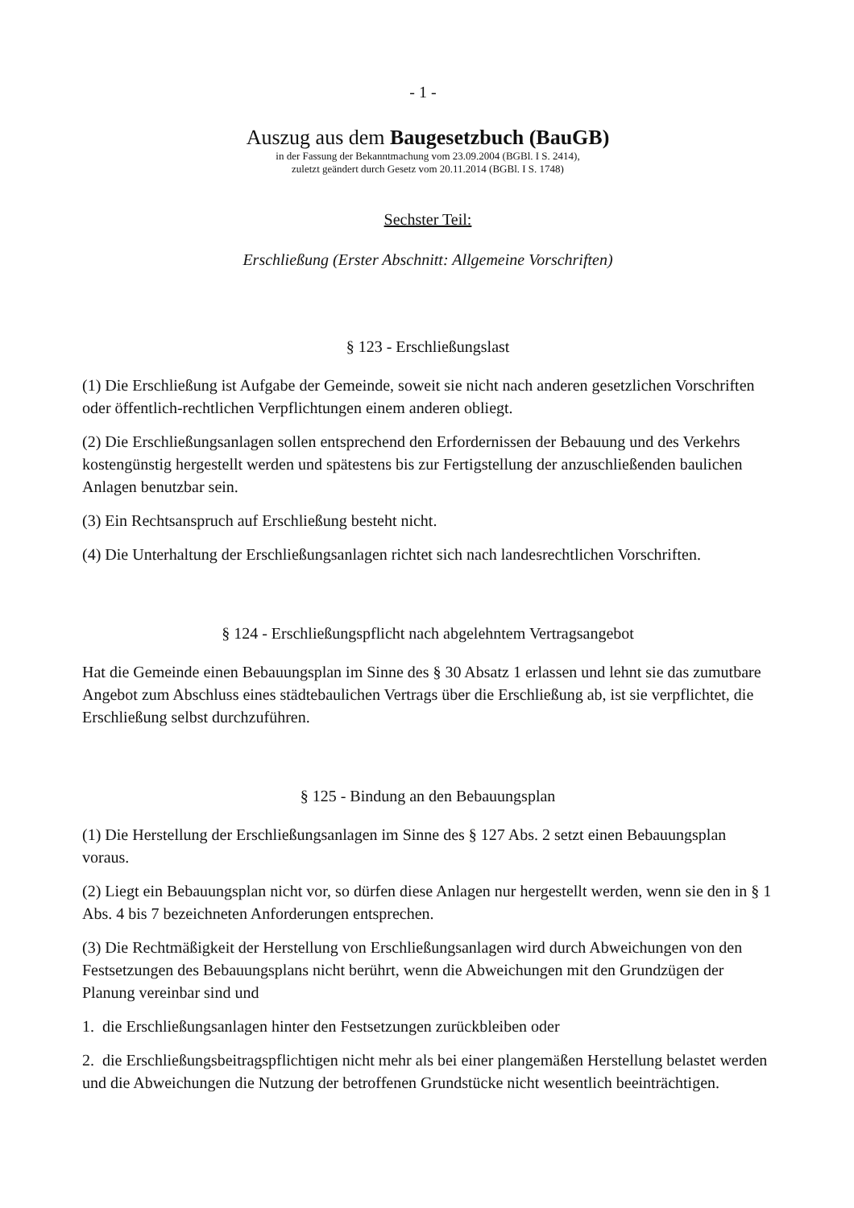- 1 -
Auszug aus dem Baugesetzbuch (BauGB)
in der Fassung der Bekanntmachung vom 23.09.2004 (BGBl. I S. 2414),
zuletzt geändert durch Gesetz vom 20.11.2014 (BGBl. I S. 1748)
Sechster Teil:
Erschließung (Erster Abschnitt: Allgemeine Vorschriften)
§ 123 - Erschließungslast
(1) Die Erschließung ist Aufgabe der Gemeinde, soweit sie nicht nach anderen gesetzlichen Vorschriften oder öffentlich-rechtlichen Verpflichtungen einem anderen obliegt.
(2) Die Erschließungsanlagen sollen entsprechend den Erfordernissen der Bebauung und des Verkehrs kostengünstig hergestellt werden und spätestens bis zur Fertigstellung der anzuschließenden baulichen Anlagen benutzbar sein.
(3) Ein Rechtsanspruch auf Erschließung besteht nicht.
(4) Die Unterhaltung der Erschließungsanlagen richtet sich nach landesrechtlichen Vorschriften.
§ 124 - Erschließungspflicht nach abgelehntem Vertragsangebot
Hat die Gemeinde einen Bebauungsplan im Sinne des § 30 Absatz 1 erlassen und lehnt sie das zumutbare Angebot zum Abschluss eines städtebaulichen Vertrags über die Erschließung ab, ist sie verpflichtet, die Erschließung selbst durchzuführen.
§ 125 - Bindung an den Bebauungsplan
(1) Die Herstellung der Erschließungsanlagen im Sinne des § 127 Abs. 2 setzt einen Bebauungsplan voraus.
(2) Liegt ein Bebauungsplan nicht vor, so dürfen diese Anlagen nur hergestellt werden, wenn sie den in § 1 Abs. 4 bis 7 bezeichneten Anforderungen entsprechen.
(3) Die Rechtmäßigkeit der Herstellung von Erschließungsanlagen wird durch Abweichungen von den Festsetzungen des Bebauungsplans nicht berührt, wenn die Abweichungen mit den Grundzügen der Planung vereinbar sind und
1. die Erschließungsanlagen hinter den Festsetzungen zurückbleiben oder
2. die Erschließungsbeitragspflichtigen nicht mehr als bei einer plangemäßen Herstellung belastet werden und die Abweichungen die Nutzung der betroffenen Grundstücke nicht wesentlich beeinträchtigen.